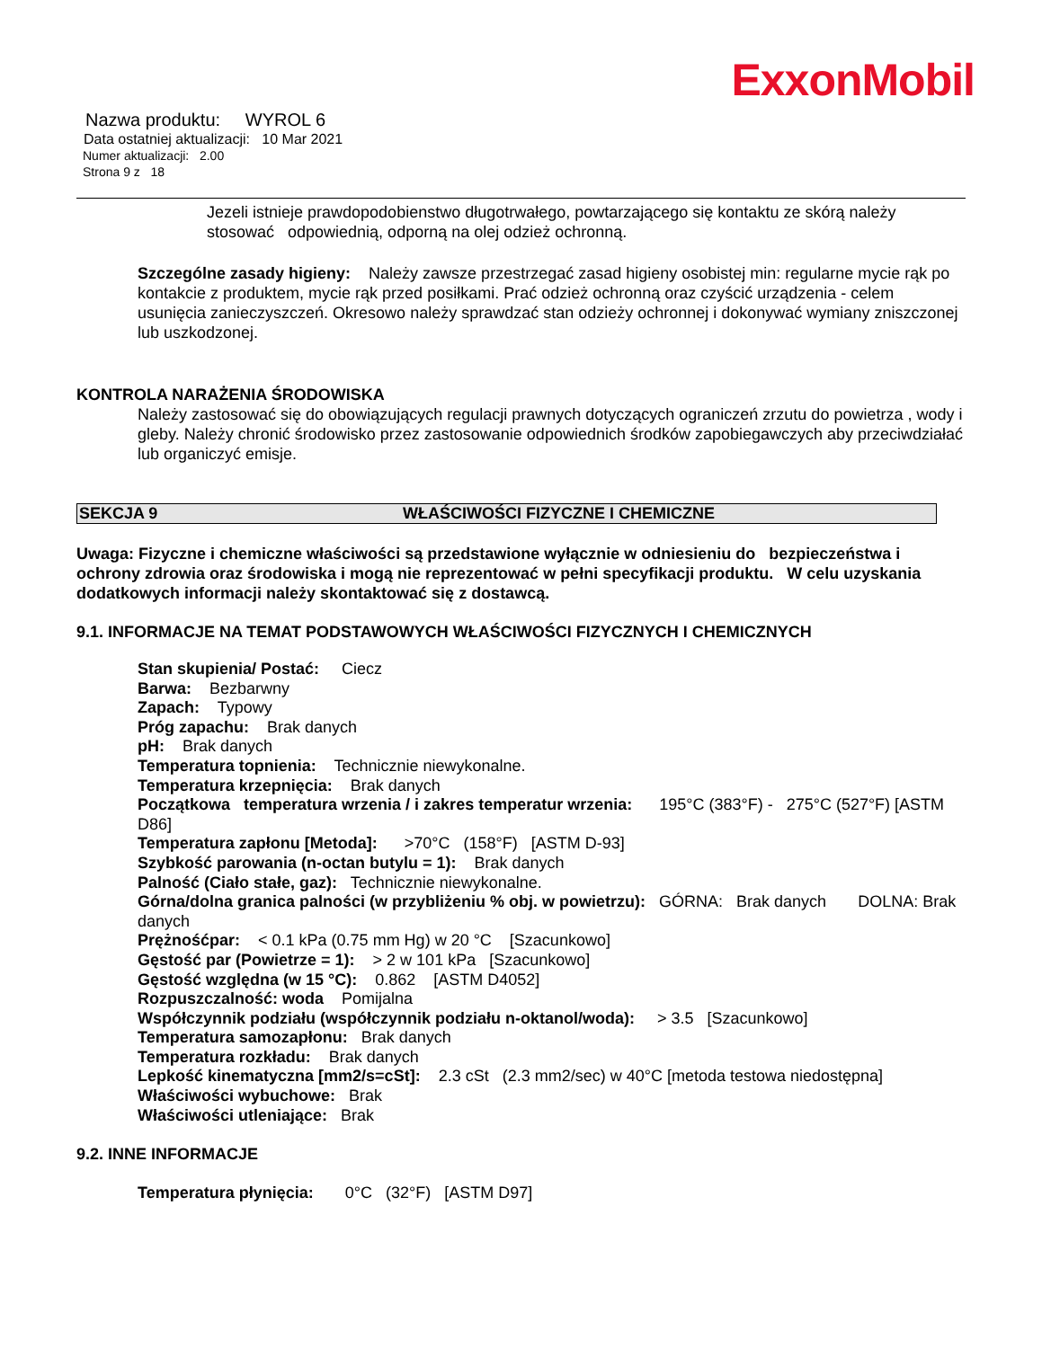ExxonMobil
Nazwa produktu: WYROL 6
Data ostatniej aktualizacji: 10 Mar 2021
Numer aktualizacji: 2.00
Strona 9 z 18
Jezeli istnieje prawdopodobienstwo długotrwałego, powtarzającego się kontaktu ze skórą należy stosować odpowiednią, odporną na olej odzież ochronną.
Szczególne zasady higieny: Należy zawsze przestrzegać zasad higieny osobistej min: regularne mycie rąk po kontakcie z produktem, mycie rąk przed posiłkami. Prać odzież ochronną oraz czyścić urządzenia - celem usunięcia zanieczyszczeń. Okresowo należy sprawdzać stan odzieży ochronnej i dokonywać wymiany zniszczonej lub uszkodzonej.
KONTROLA NARAŻENIA ŚRODOWISKA
Należy zastosować się do obowiązujących regulacji prawnych dotyczących ograniczeń zrzutu do powietrza , wody i gleby. Należy chronić środowisko przez zastosowanie odpowiednich środków zapobiegawczych aby przeciwdziałać lub organiczyć emisje.
SEKCJA 9 WŁAŚCIWOŚCI FIZYCZNE I CHEMICZNE
Uwaga: Fizyczne i chemiczne właściwości są przedstawione wyłącznie w odniesieniu do bezpieczeństwa i ochrony zdrowia oraz środowiska i mogą nie reprezentować w pełni specyfikacji produktu. W celu uzyskania dodatkowych informacji należy skontaktować się z dostawcą.
9.1. INFORMACJE NA TEMAT PODSTAWOWYCH WŁAŚCIWOŚCI FIZYCZNYCH I CHEMICZNYCH
Stan skupienia/ Postać: Ciecz
Barwa: Bezbarwny
Zapach: Typowy
Próg zapachu: Brak danych
pH: Brak danych
Temperatura topnienia: Technicznie niewykonalne.
Temperatura krzepnięcia: Brak danych
Początkowa temperatura wrzenia / i zakres temperatur wrzenia: 195°C (383°F) - 275°C (527°F) [ASTM D86]
Temperatura zapłonu [Metoda]: >70°C (158°F) [ASTM D-93]
Szybkość parowania (n-octan butylu = 1): Brak danych
Palność (Ciało stałe, gaz): Technicznie niewykonalne.
Górna/dolna granica palności (w przybliżeniu % obj. w powietrzu): GÓRNA: Brak danych DOLNA: Brak danych
Prężnośćpar: < 0.1 kPa (0.75 mm Hg) w 20 °C [Szacunkowo]
Gęstość par (Powietrze = 1): > 2 w 101 kPa [Szacunkowo]
Gęstość względna (w 15 °C): 0.862 [ASTM D4052]
Rozpuszczalność: woda Pomijalna
Współczynnik podziału (współczynnik podziału n-oktanol/woda): > 3.5 [Szacunkowo]
Temperatura samozapłonu: Brak danych
Temperatura rozkładu: Brak danych
Lepkość kinematyczna [mm2/s=cSt]: 2.3 cSt (2.3 mm2/sec) w 40°C [metoda testowa niedostępna]
Właściwości wybuchowe: Brak
Właściwości utleniające: Brak
9.2. INNE INFORMACJE
Temperatura płynięcia: 0°C (32°F) [ASTM D97]